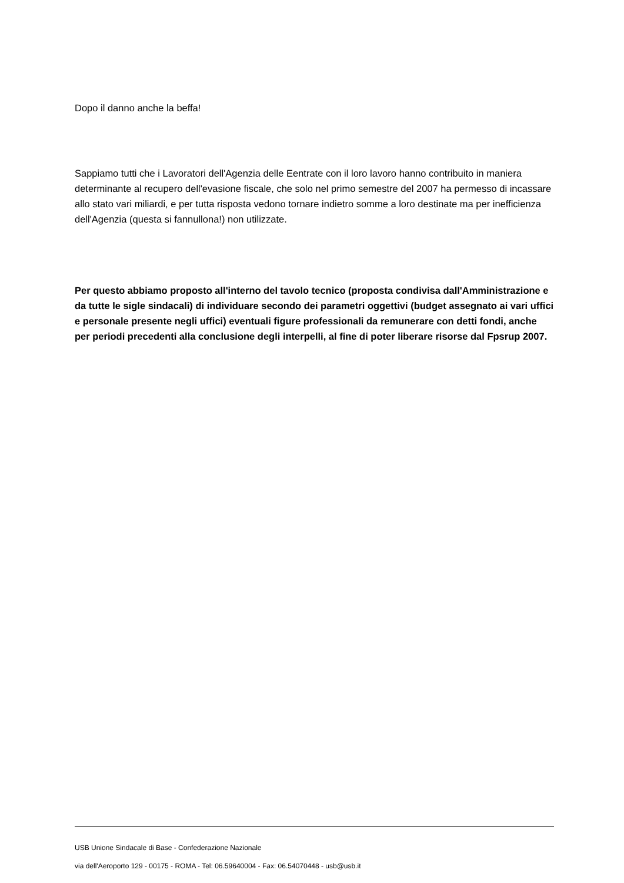Dopo il danno anche la beffa!
Sappiamo tutti che i Lavoratori dell'Agenzia delle Eentrate con il loro lavoro hanno contribuito in maniera determinante al recupero dell'evasione fiscale, che solo nel primo semestre del 2007 ha permesso di incassare allo stato vari miliardi, e per tutta risposta vedono tornare indietro somme a loro destinate ma per inefficienza dell'Agenzia (questa si fannullona!) non utilizzate.
Per questo abbiamo proposto all'interno del tavolo tecnico (proposta condivisa dall'Amministrazione e da tutte le sigle sindacali) di individuare secondo dei parametri oggettivi (budget assegnato ai vari uffici e personale presente negli uffici) eventuali figure professionali da remunerare con detti fondi, anche per periodi precedenti alla conclusione degli interpelli, al fine di poter liberare risorse dal Fpsrup 2007.
USB Unione Sindacale di Base - Confederazione Nazionale
via dell'Aeroporto 129 - 00175 - ROMA - Tel: 06.59640004 - Fax: 06.54070448 - usb@usb.it